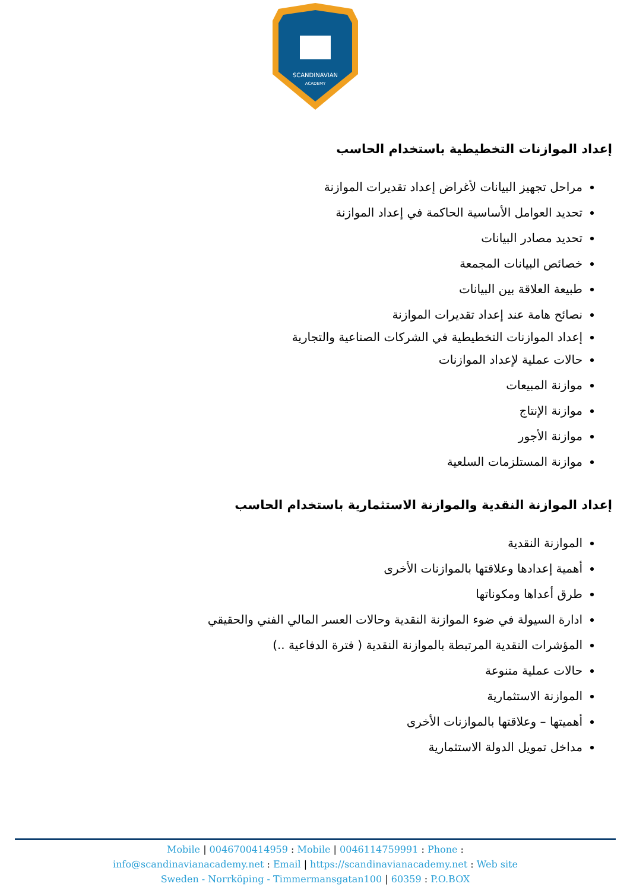SCANDINAVIAN
ACADEMY
إعداد الموازنات التخطيطية باستخدام الحاسب
مراحل تجهيز البيانات لأغراض إعداد تقديرات الموازنة
تحديد العوامل الأساسية الحاكمة في إعداد الموازنة
تحديد مصادر البيانات
خصائص البيانات المجمعة
طبيعة العلاقة بين البيانات
نصائح هامة عند إعداد تقديرات الموازنة
إعداد الموازنات التخطيطية في الشركات الصناعية والتجارية
حالات عملية لإعداد الموازنات
موازنة المبيعات
موازنة الإنتاج
موازنة الأجور
موازنة المستلزمات السلعية
إعداد الموازنة النقدية والموازنة الاستثمارية باستخدام الحاسب
الموازنة النقدية
أهمية إعدادها وعلاقتها بالموازنات الأخرى
طرق أعداها ومكوناتها
ادارة السيولة في ضوء الموازنة النقدية وحالات العسر المالي الفني والحقيقي
المؤشرات النقدية المرتبطة بالموازنة النقدية ( فترة الدفاعية ..)
حالات عملية متنوعة
الموازنة الاستثمارية
أهميتها – وعلاقتها بالموازنات الأخرى
مداخل تمويل الدولة الاستثمارية
Mobile | 0046700414959 : Mobile | 0046114759991 : Phone :
info@scandinavianacademy.net : Email | https://scandinavianacademy.net : Web site
Sweden - Norrköping - Timmermansgatan100 | 60359 : P.O.BOX